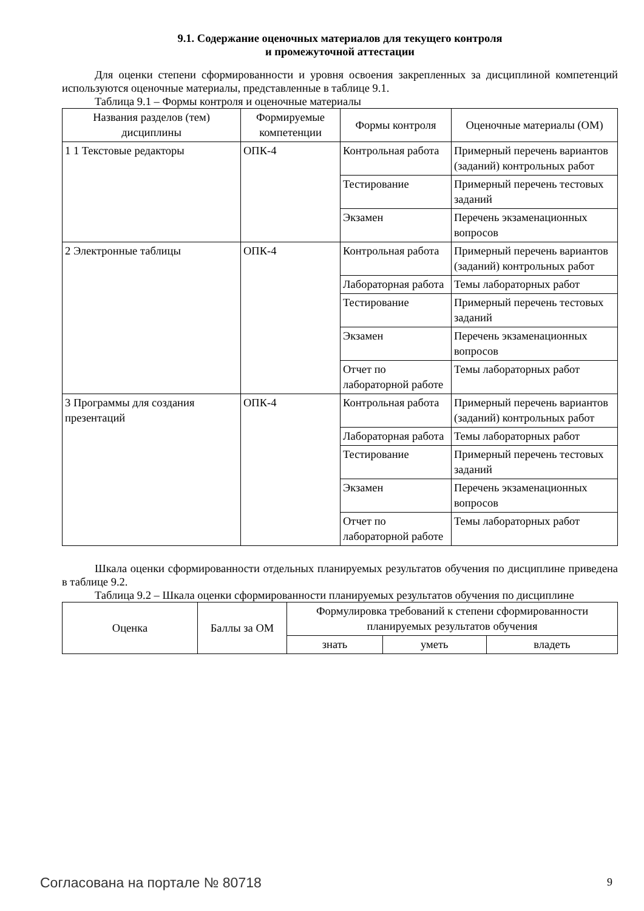9.1. Содержание оценочных материалов для текущего контроля
и промежуточной аттестации
Для оценки степени сформированности и уровня освоения закрепленных за дисциплиной компетенций используются оценочные материалы, представленные в таблице 9.1.
Таблица 9.1 – Формы контроля и оценочные материалы
| Названия разделов (тем) дисциплины | Формируемые компетенции | Формы контроля | Оценочные материалы (ОМ) |
| --- | --- | --- | --- |
| 1 1 Текстовые редакторы | ОПК-4 | Контрольная работа | Примерный перечень вариантов (заданий) контрольных работ |
| | | Тестирование | Примерный перечень тестовых заданий |
| | | Экзамен | Перечень экзаменационных вопросов |
| 2 Электронные таблицы | ОПК-4 | Контрольная работа | Примерный перечень вариантов (заданий) контрольных работ |
| | | Лабораторная работа | Темы лабораторных работ |
| | | Тестирование | Примерный перечень тестовых заданий |
| | | Экзамен | Перечень экзаменационных вопросов |
| | | Отчет по лабораторной работе | Темы лабораторных работ |
| 3 Программы для создания презентаций | ОПК-4 | Контрольная работа | Примерный перечень вариантов (заданий) контрольных работ |
| | | Лабораторная работа | Темы лабораторных работ |
| | | Тестирование | Примерный перечень тестовых заданий |
| | | Экзамен | Перечень экзаменационных вопросов |
| | | Отчет по лабораторной работе | Темы лабораторных работ |
Шкала оценки сформированности отдельных планируемых результатов обучения по дисциплине приведена в таблице 9.2.
Таблица 9.2 – Шкала оценки сформированности планируемых результатов обучения по дисциплине
| Оценка | Баллы за ОМ | Формулировка требований к степени сформированности планируемых результатов обучения | | |
| --- | --- | --- | --- | --- |
| | | знать | уметь | владеть |
Согласована на портале № 80718 9